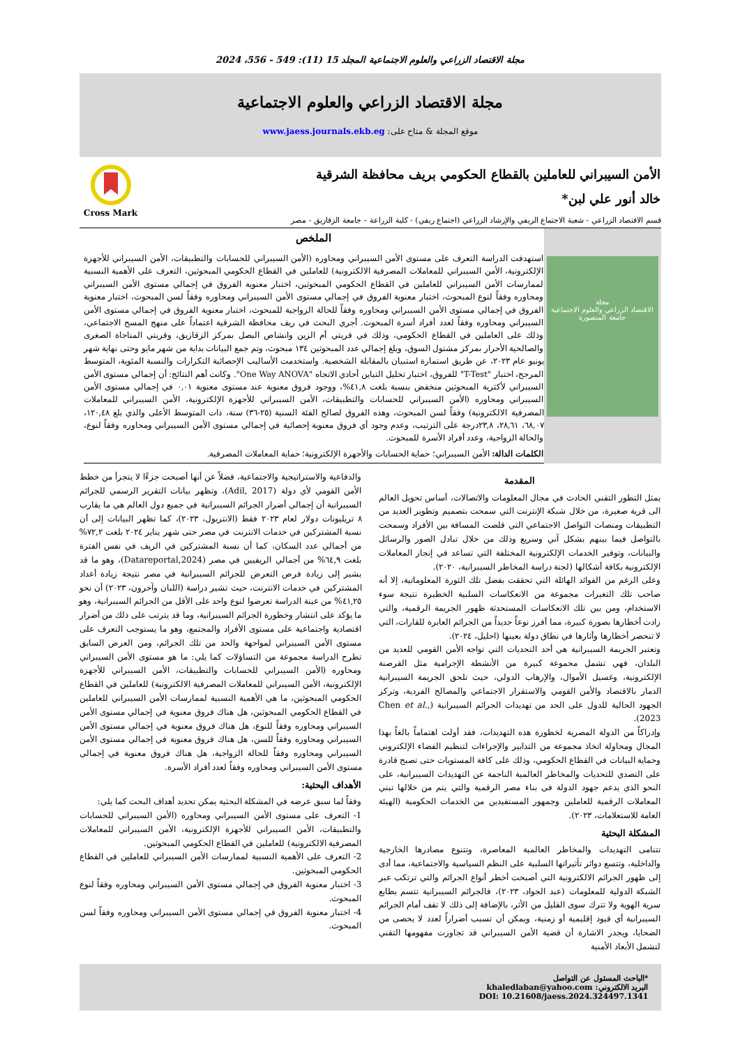مجلة الاقتصاد الزراعي والعلوم الاجتماعية المجلد 15 (11): 549 - 556، 2024
مجلة الاقتصاد الزراعي والعلوم الاجتماعية
موقع المجلة & متاح على: www.jaess.journals.ekb.eg
الأمن السيبراني للعاملين بالقطاع الحكومي بريف محافظة الشرقية
خالد أنور علي لبن*
قسم الاقتصاد الزراعي - شعبة الاجتماع الريفي والإرشاد الزراعي (اجتماع ريفي) - كلية الزراعة – جامعة الزقازيق - مصر
Cross Mark
مجلة
الاقتصاد الزراعي والعلوم الاجتماعية
جامعة المنصورة
الملخص
استهدفت الدراسة التعرف على مستوى الأمن السيبراني ومحاوره (الأمن السيبراني للحسابات والتطبيقات، الأمن السيبراني للأجهزة الإلكترونية، الأمن السيبراني للمعاملات المصرفية الالكترونية) للعاملين في القطاع الحكومي المبحوثين، التعرف على الأهمية النسبية لممارسات الأمن السيبراني للعاملين في القطاع الحكومي المبحوثين، اختبار معنوية الفروق في إجمالي مستوى الأمن السيبراني ومحاوره وفقاً لنوع المبحوث، اختبار معنوية الفروق في إجمالي مستوى الأمن السيبراني ومحاوره وفقاً لسن المبحوث، اختبار معنوية الفروق في إجمالي مستوى الأمن السيبراني ومحاوره وفقاً للحالة الزواجية للمبحوث، اختبار معنوية الفروق في إجمالي مستوى الأمن السيبراني ومحاوره وفقاً لعدد أفراد أسرة المبحوث. أجري البحث في ريف محافظة الشرقية اعتماداً على منهج المسح الاجتماعي، وذلك على العاملين في القطاع الحكومي، وذلك في قريتي أم الزين وانشاص البصل بمركز الزقازيق، وقريتي المناجاة الصغرى والصالحية الأحرار بمركز مشتول السوق، وبلغ إجمالي عدد المبحوثين ١٣٤ مبحوث، وتم جمع البيانات بداية من شهر مايو وحتى نهاية شهر يونيو عام ٢٠٢٣، عن طريق استمارة استبيان بالمقابلة الشخصية. واستخدمت الأساليب الإحصائية التكرارات والنسبة المئوية، المتوسط المرجح، اختبار "T-Test" للفروق، اختبار تحليل التباين أحادي الاتجاه "One Way ANOVA". وكانت أهم النتائج: أن إجمالي مستوى الأمن السيبراني لأكثرية المبحوثين منخفض بنسبة بلغت ٤١,٨%، ووجود فروق معنوية عند مستوى معنوية ٠,٠١ في إجمالي مستوى الأمن السيبراني ومحاوره (الأمن السيبراني للحسابات والتطبيقات، الأمن السيبراني للأجهزة الإلكترونية، الأمن السيبراني للمعاملات المصرفية الالكترونية) وفقاً لسن المبحوث، وهذه الفروق لصالح الفئة السنية (٢٥-٣٦) سنة، ذات المتوسط الأعلى والذي بلغ ١٢٠,٤٨، ٦٨,٠٧، ٢٨,٦١، ٢٣,٨درجة على الترتيب، وعدم وجود أي فروق معنوية إحصائية في إجمالي مستوى الأمن السيبراني ومحاوره وفقاً لنوع، والحالة الزواجية، وعدد أفراد الأسرة للمبحوث.
الكلمات الدالة: الأمن السيبراني؛ حماية الحسابات والأجهزة الإلكترونية؛ حماية المعاملات المصرفية.
المقدمة
يمثل التطور التقني الحادث في مجال المعلومات والاتصالات، أساس تحويل العالم الى قرية صغيرة، من خلال شبكة الإنترنت التي سمحت بتصميم وتطوير العديد من التطبيقات ومنصات التواصل الاجتماعي التي قلصت المسافة بين الأفراد وسمحت بالتواصل فيما بينهم بشكل آني وسريع وذلك من خلال تبادل الصور والرسائل والبيانات، وتوفير الخدمات الإلكترونية المختلفة التي تساعد في إنجاز المعاملات الإلكترونية بكافة أشكالها (لجنة دراسة المخاطر السيبرانية، ٢٠٢٠).
وعلى الرغم من الفوائد الهائلة التي تحققت بفضل تلك الثورة المعلوماتية، إلا أنه صاحب تلك التغيرات مجموعة من الانعكاسات السلبية الخطيرة نتيجة سوء الاستخدام، ومن بين تلك الانعكاسات المستحدثة ظهور الجريمة الرقمية، والتي زادت أخطارها بصورة كبيرة، مما أفرز نوعاً جديداً من الجرائم العابرة للقارات، التي لا تنحصر أخطارها وأثارها في نطاق دولة بعينها (احليل، ٢٠٢٤).
وتعتبر الجريمة السيبرانية هي أحد التحديات التي تواجه الأمن القومي للعديد من البلدان، فهي تشمل مجموعة كبيرة من الأنشطة الإجرامية مثل القرصنة الإلكترونية، وغسيل الأموال، والإرهاب الدولي، حيث تلحق الجريمة السيبرانية الدمار بالاقتصاد والأمن القومي والاستقرار الاجتماعي والمصالح الفردية، وتركز الجهود الحالية للدول على الحد من تهديدات الجرائم السيبرانية (Chen et al., 2023).
وإدراكاً من الدولة المصرية لخطورة هذه التهديدات، فقد أولت اهتماماً بالغاً بهذا المجال ومحاولة اتخاذ مجموعة من التدابير والإجراءات لتنظيم الفضاء الإلكتروني وحماية البيانات في القطاع الحكومي، وذلك على كافة المستويات حتى تصبح قادرة على التصدي للتحديات والمخاطر العالمية الناجمة عن التهديدات السيبرانية، على النحو الذي يدعم جهود الدولة في بناء مصر الرقمية والتي يتم من خلالها تبني المعاملات الرقمية للعاملين وجمهور المستفيدين من الخدمات الحكومية (الهيئة العامة للاستعلامات، ٢٠٢٣).
المشكلة البحثية
تتنامى التهديدات والمخاطر العالمية المعاصرة، وتتنوع مصادرها الخارجية والداخلية، وتتسع دوائر تأثيراتها السلبية على النظم السياسية والاجتماعية، مما أدى إلى ظهور الجرائم الالكترونية التي أصبحت أخطر أنواع الجرائم والتي ترتكب عبر الشبكة الدولية للمعلومات (عبد الجواد، ٢٠٢٣)، فالجرائم السيبرانية تتسم بطابع سرية الهوية ولا تترك سوى القليل من الأثر، بالإضافة إلى ذلك لا تقف أمام الجرائم السيبرانية أي قيود إقليمية أو زمنية، ويمكن أن تسبب أضراراً لعدد لا يحصى من الضحايا، ويجدر الاشارة أن قضية الأمن السيبراني قد تجاوزت مفهومها التقني لتشمل الأبعاد الأمنية
والدفاعية والاستراتيجية والاجتماعية، فضلاً عن أنها أصبحت جزءًا لا يتجزأ من خطط الأمن القومي لأي دولة (Adil, 2017)، وتظهر بيانات التقرير الرسمي للجرائم السيبرانية أن إجمالي أضرار الجرائم السيبرانية في جميع دول العالم هي ما يقارب ٨ تريليونات دولار لعام ٢٠٢٣ فقط (الانتربول، ٢٠٢٣)، كما تظهر البيانات إلى أن نسبة المشتركين في خدمات الانترنت في مصر حتى شهر يناير ٢٠٢٤ بلغت ٧٢,٢% من أجمالي عدد السكان، كما أن نسبة المشتركين في الريف في نفس الفترة بلغت ٦٤,٩% من أجمالي الريفيين في مصر (Datareportal,2024)، وهو ما قد يشير إلى زيادة فرص التعرض للجرائم السيبرانية في مصر نتيجة زيادة أعداد المشتركين في خدمات الانترنت، حيث تشير دراسة (اللبان وآخرون، ٢٠٢٣) أن نحو ٤١,٢٥% من عينة الدراسة تعرضوا لنوع واحد على الأقل من الجرائم السيبرانية، وهو ما يؤكد على انتشار وخطورة الجرائم السيبرانية، وما قد يترتب على ذلك من أضرار اقتصادية واجتماعية على مستوى الأفراد والمجتمع، وهو ما يستوجب التعرف على مستوى الأمن السيبراني لمواجهة والحد من تلك الجرائم، ومن العرض السابق تطرح الدراسة مجموعة من التساؤلات كما يلي: ما هو مستوى الأمن السيبراني ومحاوره (الأمن السيبراني للحسابات والتطبيقات، الأمن السيبراني للأجهزة الإلكترونية، الأمن السيبراني للمعاملات المصرفية الالكترونية) للعاملين في القطاع الحكومي المبحوثين، ما هي الأهمية النسبية لممارسات الأمن السيبراني للعاملين في القطاع الحكومي المبحوثين، هل هناك فروق معنوية في إجمالي مستوى الأمن السيبراني ومحاوره وفقاً للنوع، هل هناك فروق معنوية في إجمالي مستوى الأمن السيبراني ومحاوره وفقاً للسن، هل هناك فروق معنوية في إجمالي مستوى الأمن السيبراني ومحاوره وفقاً للحالة الزواجية، هل هناك فروق معنوية في إجمالي مستوى الأمن السيبراني ومحاوره وفقاً لعدد أفراد الأسرة.
الأهداف البحثية:
وفقاً لما سبق عرضه في المشكلة البحثية يمكن تحديد أهداف البحث كما يلي:
1- التعرف على مستوى الأمن السيبراني ومحاوره (الأمن السيبراني للحسابات والتطبيقات، الأمن السيبراني للأجهزة الإلكترونية، الأمن السيبراني للمعاملات المصرفية الالكترونية) للعاملين في القطاع الحكومي المبحوثين.
2- التعرف على الأهمية النسبية لممارسات الأمن السيبراني للعاملين في القطاع الحكومي المبحوثين.
3- اختبار معنوية الفروق في إجمالي مستوى الأمن السيبراني ومحاوره وفقاً لنوع المبحوث.
4- اختبار معنوية الفروق في إجمالي مستوى الأمن السيبراني ومحاوره وفقاً لسن المبحوث.
*الباحث المسئول عن التواصل
البريد الالكتروني: khaledlaban@yahoo.com
DOI: 10.21608/jaess.2024.324497.1341